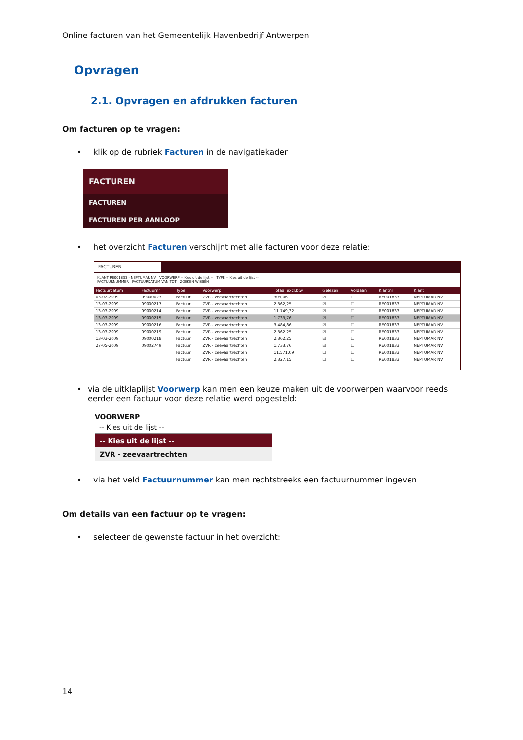Online facturen van het Gemeentelijk Havenbedrijf Antwerpen
Opvragen
2.1. Opvragen en afdrukken facturen
Om facturen op te vragen:
• klik op de rubriek Facturen in de navigatiekader
FACTUREN
FACTUREN
FACTUREN PER AANLOOP
• het overzicht Facturen verschijnt met alle facturen voor deze relatie:
FACTUREN
KLANT RE001833 - NEPTUMAR NV VOORWERP -- Kies uit de lijst -- TYPE -- Kies uit de lijst --
FACTUURNUMMER FACTUURDATUM VAN TOT ZOEKEN WISSEN
| Factuurdatum | Factuurnr | Type | Voorwerp | Totaal excl.btw | Gelezen | Voldaan | Klantnr | Klant |
| --- | --- | --- | --- | --- | --- | --- | --- | --- |
| 03-02-2009 | 09000023 | Factuur | ZVR - zeevaartrechten | 309,06 | ☑ | ☐ | RE001833 | NEPTUMAR NV |
| 13-03-2009 | 09000217 | Factuur | ZVR - zeevaartrechten | 2.362,25 | ☑ | ☐ | RE001833 | NEPTUMAR NV |
| 13-03-2009 | 09000214 | Factuur | ZVR - zeevaartrechten | 11.749,32 | ☑ | ☐ | RE001833 | NEPTUMAR NV |
| 13-03-2009 | 09000215 | Factuur | ZVR - zeevaartrechten | 1.733,76 | ☑ | ☐ | RE001833 | NEPTUMAR NV |
| 13-03-2009 | 09000216 | Factuur | ZVR - zeevaartrechten | 3.484,86 | ☑ | ☐ | RE001833 | NEPTUMAR NV |
| 13-03-2009 | 09000219 | Factuur | ZVR - zeevaartrechten | 2.362,25 | ☑ | ☐ | RE001833 | NEPTUMAR NV |
| 13-03-2009 | 09000218 | Factuur | ZVR - zeevaartrechten | 2.362,25 | ☑ | ☐ | RE001833 | NEPTUMAR NV |
| 27-05-2009 | 09002749 | Factuur | ZVR - zeevaartrechten | 1.733,76 | ☑ | ☐ | RE001833 | NEPTUMAR NV |
| | | Factuur | ZVR - zeevaartrechten | 11.571,09 | ☐ | ☐ | RE001833 | NEPTUMAR NV |
| | | Factuur | ZVR - zeevaartrechten | 2.327,15 | ☐ | ☐ | RE001833 | NEPTUMAR NV |
• via de uitklaplijst Voorwerp kan men een keuze maken uit de voorwerpen waarvoor reeds eerder een factuur voor deze relatie werd opgesteld:
VOORWERP
-- Kies uit de lijst --
-- Kies uit de lijst --
ZVR - zeevaartrechten
• via het veld Factuurnummer kan men rechtstreeks een factuurnummer ingeven
Om details van een factuur op te vragen:
• selecteer de gewenste factuur in het overzicht:
14